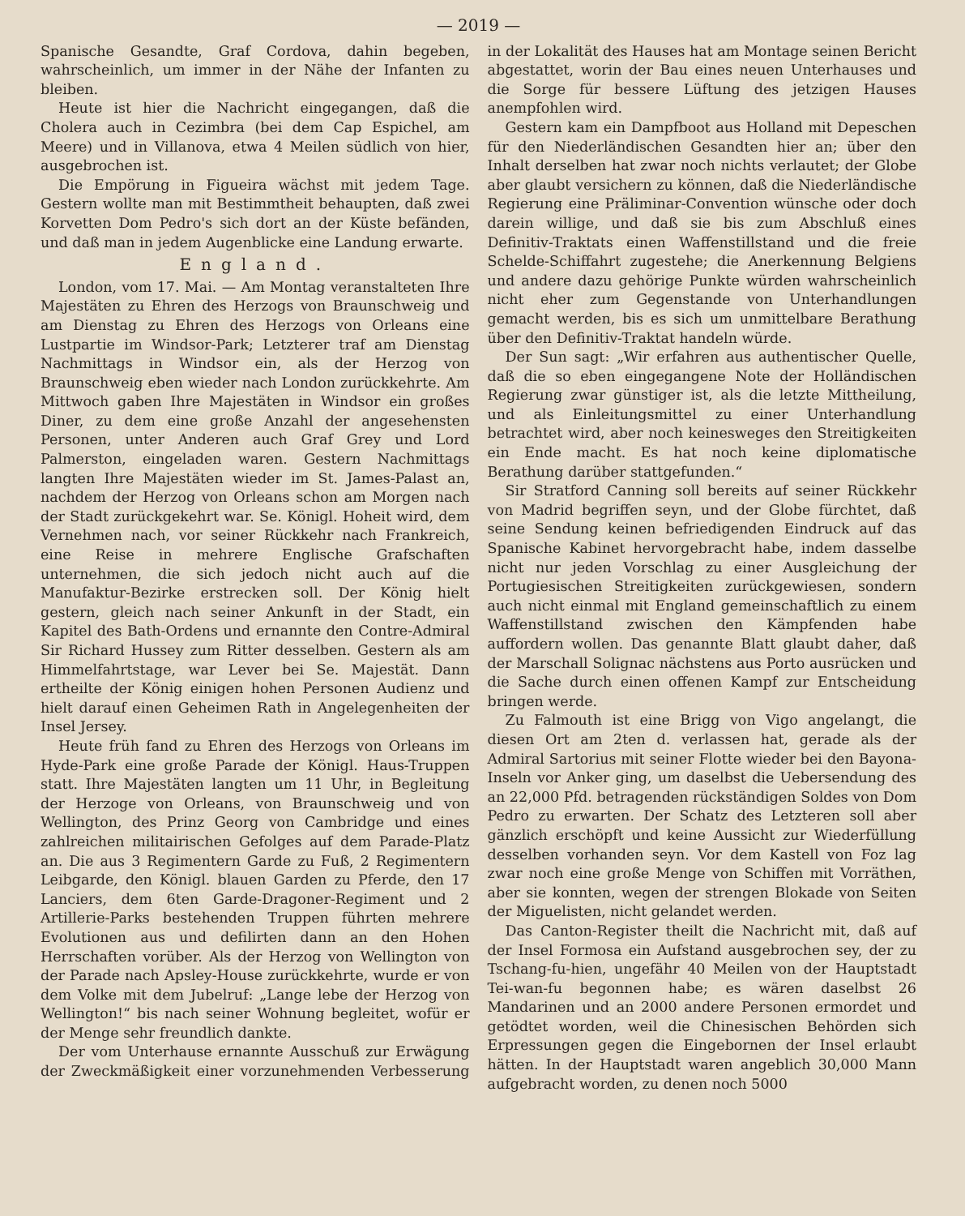— 2019 —
Spanische Gesandte, Graf Cordova, dahin begeben, wahrscheinlich, um immer in der Nähe der Infanten zu bleiben.
Heute ist hier die Nachricht eingegangen, daß die Cholera auch in Cezimbra (bei dem Cap Espichel, am Meere) und in Villanova, etwa 4 Meilen südlich von hier, ausgebrochen ist.
Die Empörung in Figueira wächst mit jedem Tage. Gestern wollte man mit Bestimmtheit behaupten, daß zwei Korvetten Dom Pedro's sich dort an der Küste befänden, und daß man in jedem Augenblicke eine Landung erwarte.
England.
London, vom 17. Mai. — Am Montag veranstalteten Ihre Majestäten zu Ehren des Herzogs von Braunschweig und am Dienstag zu Ehren des Herzogs von Orleans eine Lustpartie im Windsor-Park; Letzterer traf am Dienstag Nachmittags in Windsor ein, als der Herzog von Braunschweig eben wieder nach London zurückkehrte. Am Mittwoch gaben Ihre Majestäten in Windsor ein großes Diner, zu dem eine große Anzahl der angesehensten Personen, unter Anderen auch Graf Grey und Lord Palmerston, eingeladen waren. Gestern Nachmittags langten Ihre Majestäten wieder im St. James-Palast an, nachdem der Herzog von Orleans schon am Morgen nach der Stadt zurückgekehrt war. Se. Königl. Hoheit wird, dem Vernehmen nach, vor seiner Rückkehr nach Frankreich, eine Reise in mehrere Englische Grafschaften unternehmen, die sich jedoch nicht auch auf die Manufaktur-Bezirke erstrecken soll. Der König hielt gestern, gleich nach seiner Ankunft in der Stadt, ein Kapitel des Bath-Ordens und ernannte den Contre-Admiral Sir Richard Hussey zum Ritter desselben. Gestern als am Himmelfahrtstage, war Lever bei Se. Majestät. Dann ertheilte der König einigen hohen Personen Audienz und hielt darauf einen Geheimen Rath in Angelegenheiten der Insel Jersey.
Heute früh fand zu Ehren des Herzogs von Orleans im Hyde-Park eine große Parade der Königl. Haus-Truppen statt. Ihre Majestäten langten um 11 Uhr, in Begleitung der Herzoge von Orleans, von Braunschweig und von Wellington, des Prinz Georg von Cambridge und eines zahlreichen militairischen Gefolges auf dem Parade-Platz an. Die aus 3 Regimentern Garde zu Fuß, 2 Regimentern Leibgarde, den Königl. blauen Garden zu Pferde, den 17 Lanciers, dem 6ten Garde-Dragoner-Regiment und 2 Artillerie-Parks bestehenden Truppen führten mehrere Evolutionen aus und defilirten dann an den Hohen Herrschaften vorüber. Als der Herzog von Wellington von der Parade nach Apsley-House zurückkehrte, wurde er von dem Volke mit dem Jubelruf: „Lange lebe der Herzog von Wellington!“ bis nach seiner Wohnung begleitet, wofür er der Menge sehr freundlich dankte.
Der vom Unterhause ernannte Ausschuß zur Erwägung der Zweckmäßigkeit einer vorzunehmenden Verbesserung in der Lokalität des Hauses hat am Montage seinen Bericht abgestattet, worin der Bau eines neuen Unterhauses und die Sorge für bessere Lüftung des jetzigen Hauses anempfohlen wird.
Gestern kam ein Dampfboot aus Holland mit Depeschen für den Niederländischen Gesandten hier an; über den Inhalt derselben hat zwar noch nichts verlautet; der Globe aber glaubt versichern zu können, daß die Niederländische Regierung eine Präliminar-Convention wünsche oder doch darein willige, und daß sie bis zum Abschluß eines Definitiv-Traktats einen Waffenstillstand und die freie Schelde-Schiffahrt zugestehe; die Anerkennung Belgiens und andere dazu gehörige Punkte würden wahrscheinlich nicht eher zum Gegenstande von Unterhandlungen gemacht werden, bis es sich um unmittelbare Berathung über den Definitiv-Traktat handeln würde.
Der Sun sagt: „Wir erfahren aus authentischer Quelle, daß die so eben eingegangene Note der Holländischen Regierung zwar günstiger ist, als die letzte Mittheilung, und als Einleitungsmittel zu einer Unterhandlung betrachtet wird, aber noch keinesweges den Streitigkeiten ein Ende macht. Es hat noch keine diplomatische Berathung darüber stattgefunden.“
Sir Stratford Canning soll bereits auf seiner Rückkehr von Madrid begriffen seyn, und der Globe fürchtet, daß seine Sendung keinen befriedigenden Eindruck auf das Spanische Kabinet hervorgebracht habe, indem dasselbe nicht nur jeden Vorschlag zu einer Ausgleichung der Portugiesischen Streitigkeiten zurückgewiesen, sondern auch nicht einmal mit England gemeinschaftlich zu einem Waffenstillstand zwischen den Kämpfenden habe auffordern wollen. Das genannte Blatt glaubt daher, daß der Marschall Solignac nächstens aus Porto ausrücken und die Sache durch einen offenen Kampf zur Entscheidung bringen werde.
Zu Falmouth ist eine Brigg von Vigo angelangt, die diesen Ort am 2ten d. verlassen hat, gerade als der Admiral Sartorius mit seiner Flotte wieder bei den Bayona-Inseln vor Anker ging, um daselbst die Uebersendung des an 22,000 Pfd. betragenden rückständigen Soldes von Dom Pedro zu erwarten. Der Schatz des Letzteren soll aber gänzlich erschöpft und keine Aussicht zur Wiederfüllung desselben vorhanden seyn. Vor dem Kastell von Foz lag zwar noch eine große Menge von Schiffen mit Vorräthen, aber sie konnten, wegen der strengen Blokade von Seiten der Miguelisten, nicht gelandet werden.
Das Canton-Register theilt die Nachricht mit, daß auf der Insel Formosa ein Aufstand ausgebrochen sey, der zu Tschang-fu-hien, ungefähr 40 Meilen von der Hauptstadt Tei-wan-fu begonnen habe; es wären daselbst 26 Mandarinen und an 2000 andere Personen ermordet und getödtet worden, weil die Chinesischen Behörden sich Erpressungen gegen die Eingebornen der Insel erlaubt hätten. In der Hauptstadt waren angeblich 30,000 Mann aufgebracht worden, zu denen noch 5000